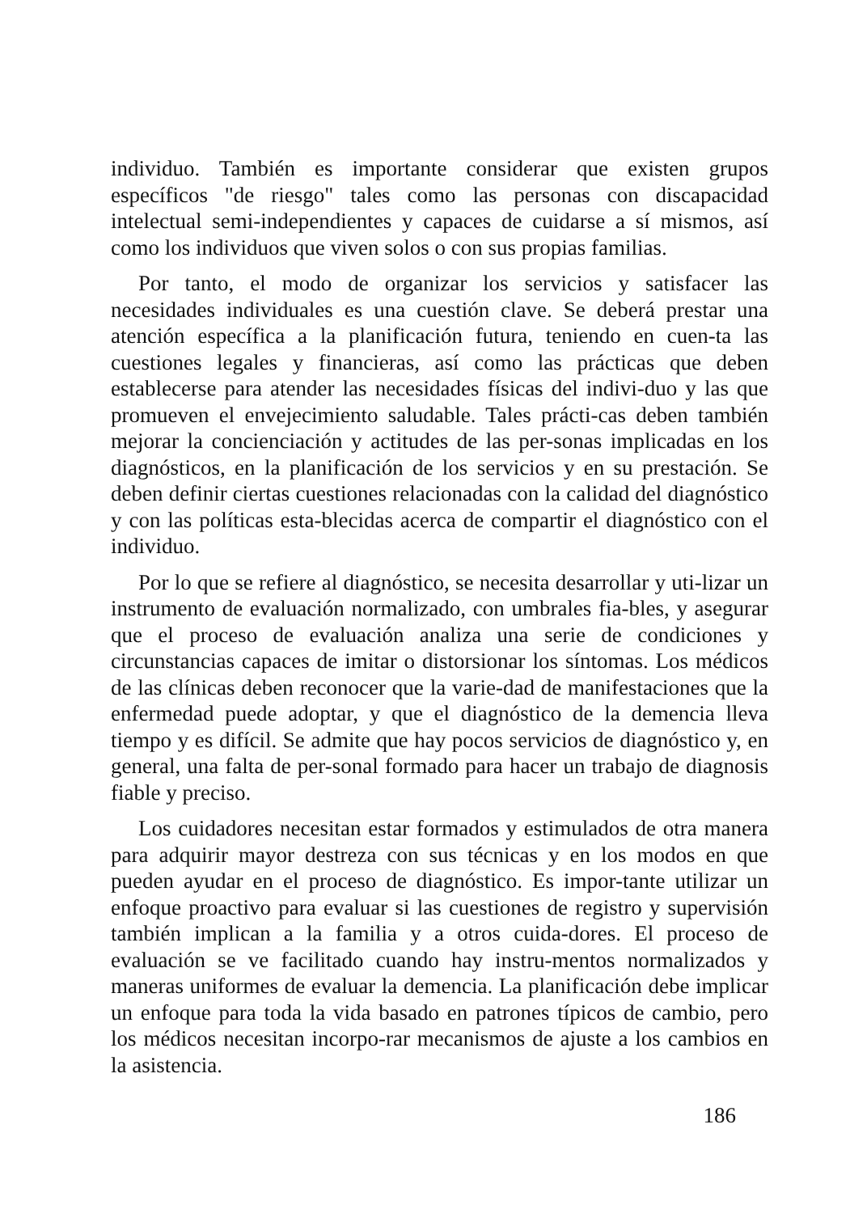individuo. También es importante considerar que existen grupos específicos "de riesgo" tales como las personas con discapacidad intelectual semi-independientes y capaces de cuidarse a sí mismos, así como los individuos que viven solos o con sus propias familias.
Por tanto, el modo de organizar los servicios y satisfacer las necesidades individuales es una cuestión clave. Se deberá prestar una atención específica a la planificación futura, teniendo en cuen-ta las cuestiones legales y financieras, así como las prácticas que deben establecerse para atender las necesidades físicas del indivi-duo y las que promueven el envejecimiento saludable. Tales prácti-cas deben también mejorar la concienciación y actitudes de las per-sonas implicadas en los diagnósticos, en la planificación de los servicios y en su prestación. Se deben definir ciertas cuestiones relacionadas con la calidad del diagnóstico y con las políticas esta-blecidas acerca de compartir el diagnóstico con el individuo.
Por lo que se refiere al diagnóstico, se necesita desarrollar y uti-lizar un instrumento de evaluación normalizado, con umbrales fia-bles, y asegurar que el proceso de evaluación analiza una serie de condiciones y circunstancias capaces de imitar o distorsionar los síntomas. Los médicos de las clínicas deben reconocer que la varie-dad de manifestaciones que la enfermedad puede adoptar, y que el diagnóstico de la demencia lleva tiempo y es difícil. Se admite que hay pocos servicios de diagnóstico y, en general, una falta de per-sonal formado para hacer un trabajo de diagnosis fiable y preciso.
Los cuidadores necesitan estar formados y estimulados de otra manera para adquirir mayor destreza con sus técnicas y en los modos en que pueden ayudar en el proceso de diagnóstico. Es impor-tante utilizar un enfoque proactivo para evaluar si las cuestiones de registro y supervisión también implican a la familia y a otros cuida-dores. El proceso de evaluación se ve facilitado cuando hay instru-mentos normalizados y maneras uniformes de evaluar la demencia. La planificación debe implicar un enfoque para toda la vida basado en patrones típicos de cambio, pero los médicos necesitan incorpo-rar mecanismos de ajuste a los cambios en la asistencia.
186